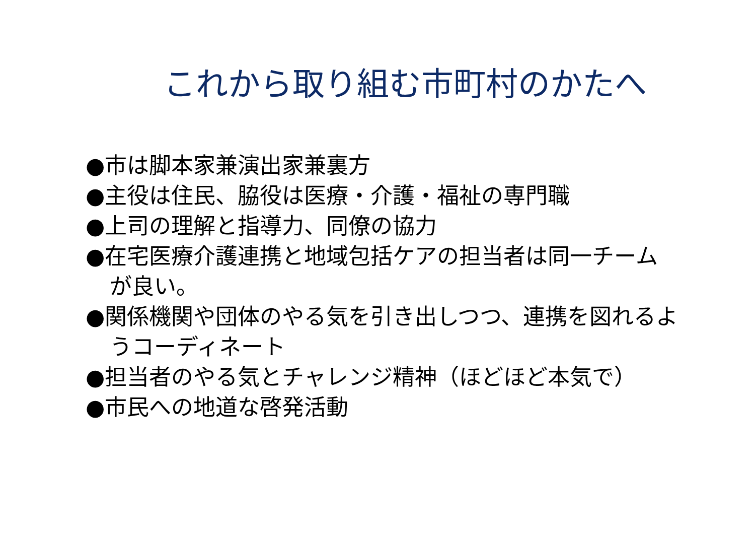これから取り組む市町村のかたへ
●市は脚本家兼演出家兼裏方
●主役は住民、脇役は医療・介護・福祉の専門職
●上司の理解と指導力、同僚の協力
●在宅医療介護連携と地域包括ケアの担当者は同一チームが良い。
●関係機関や団体のやる気を引き出しつつ、連携を図れるようコーディネート
●担当者のやる気とチャレンジ精神（ほどほど本気で）
●市民への地道な啓発活動